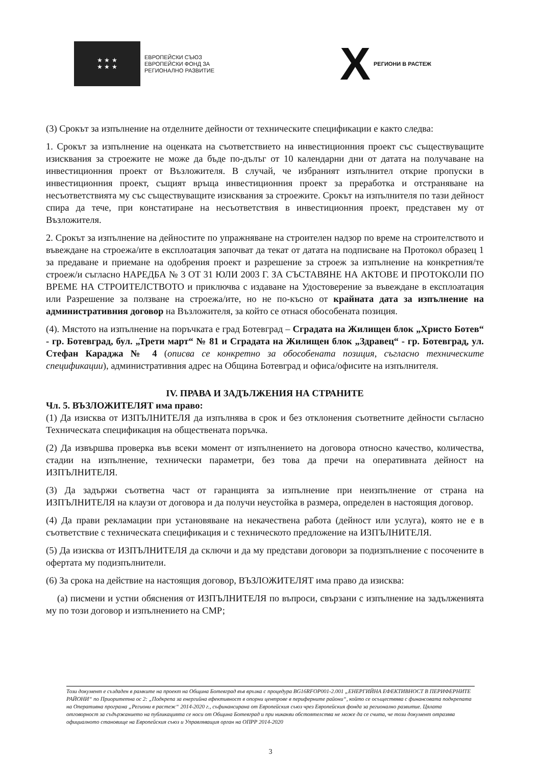★ ★ ★
★ ★ ★
ЕВРОПЕЙСКИ СЪЮЗ
ЕВРОПЕЙСКИ ФОНД ЗА
РЕГИОНАЛНО РАЗВИТИЕ
X РЕГИОНИ В РАСТЕЖ
(3) Срокът за изпълнение на отделните дейности от техническите спецификации е както следва:
1. Срокът за изпълнение на оценката на съответствието на инвестиционния проект със съществуващите изисквания за строежите не може да бъде по-дълъг от 10 календарни дни от датата на получаване на инвестиционния проект от Възложителя. В случай, че избраният изпълнител открие пропуски в инвестиционния проект, същият връща инвестиционния проект за преработка и отстраняване на несъответствията му със съществуващите изисквания за строежите. Срокът на изпълнителя по тази дейност спира да тече, при констатиране на несъответствия в инвестиционния проект, представен му от Възложителя.
2. Срокът за изпълнение на дейностите по упражняване на строителен надзор по време на строителството и въвеждане на строежа/ите в експлоатация започват да текат от датата на подписване на Протокол образец 1 за предаване и приемане на одобрения проект и разрешение за строеж за изпълнение на конкретния/те строеж/и съгласно НАРЕДБА № 3 ОТ 31 ЮЛИ 2003 Г. ЗА СЪСТАВЯНЕ НА АКТОВЕ И ПРОТОКОЛИ ПО ВРЕМЕ НА СТРОИТЕЛСТВОТО и приключва с издаване на Удостоверение за въвеждане в експлоатация или Разрешение за ползване на строежа/ите, но не по-късно от крайната дата за изпълнение на административния договор на Възложителя, за който се отнася обособената позиция.
(4). Мястото на изпълнение на поръчката е град Ботевград – Сградата на Жилищен блок „Христо Ботев“ - гр. Ботевград, бул. „Трети март“ № 81 и Сградата на Жилищен блок „Здравец“ - гр. Ботевград, ул. Стефан Караджа № 4 (описва се конкретно за обособената позиция, съгласно техническите спецификации), административния адрес на Община Ботевград и офиса/офисите на изпълнителя.
IV. ПРАВА И ЗАДЪЛЖЕНИЯ НА СТРАНИТЕ
Чл. 5. ВЪЗЛОЖИТЕЛЯТ има право:
(1) Да изисква от ИЗПЪЛНИТЕЛЯ да изпълнява в срок и без отклонения съответните дейности съгласно Техническата спецификация на обществената поръчка.
(2) Да извършва проверка във всеки момент от изпълнението на договора относно качество, количества, стадии на изпълнение, технически параметри, без това да пречи на оперативната дейност на ИЗПЪЛНИТЕЛЯ.
(3) Да задържи съответна част от гаранцията за изпълнение при неизпълнение от страна на ИЗПЪЛНИТЕЛЯ на клаузи от договора и да получи неустойка в размера, определен в настоящия договор.
(4) Да прави рекламации при установяване на некачествена работа (дейност или услуга), която не е в съответствие с техническата спецификация и с техническото предложение на ИЗПЪЛНИТЕЛЯ.
(5) Да изисква от ИЗПЪЛНИТЕЛЯ да сключи и да му представи договори за подизпълнение с посочените в офертата му подизпълнители.
(6) За срока на действие на настоящия договор, ВЪЗЛОЖИТЕЛЯТ има право да изисква:
(а) писмени и устни обяснения от ИЗПЪЛНИТЕЛЯ по въпроси, свързани с изпълнение на задълженията му по този договор и изпълнението на СМР;
Този документ е създаден в рамките на проект на Община Ботевград във връзка с процедура BG16RFOP001-2.001 „ЕНЕРГИЙНА ЕФЕКТИВНОСТ В ПЕРИФЕРНИТЕ РАЙОНИ“ по Приоритетна ос 2: „Подкрепа за енергийна ефективност в опорни центрове в периферните райони“, който се осъществява с финансовата подкрепата на Оперативна програма „Региони в растеж“ 2014-2020 г., съфинансирана от Европейския съюз чрез Европейския фонда за регионално развитие. Цялата отговорност за съдържанието на публикацията се носи от Община Ботевград и при никакви обстоятелства не може да се счита, че този документ отразява официалното становище на Европейския съюз и Управляващия орган на ОПРР 2014-2020
3